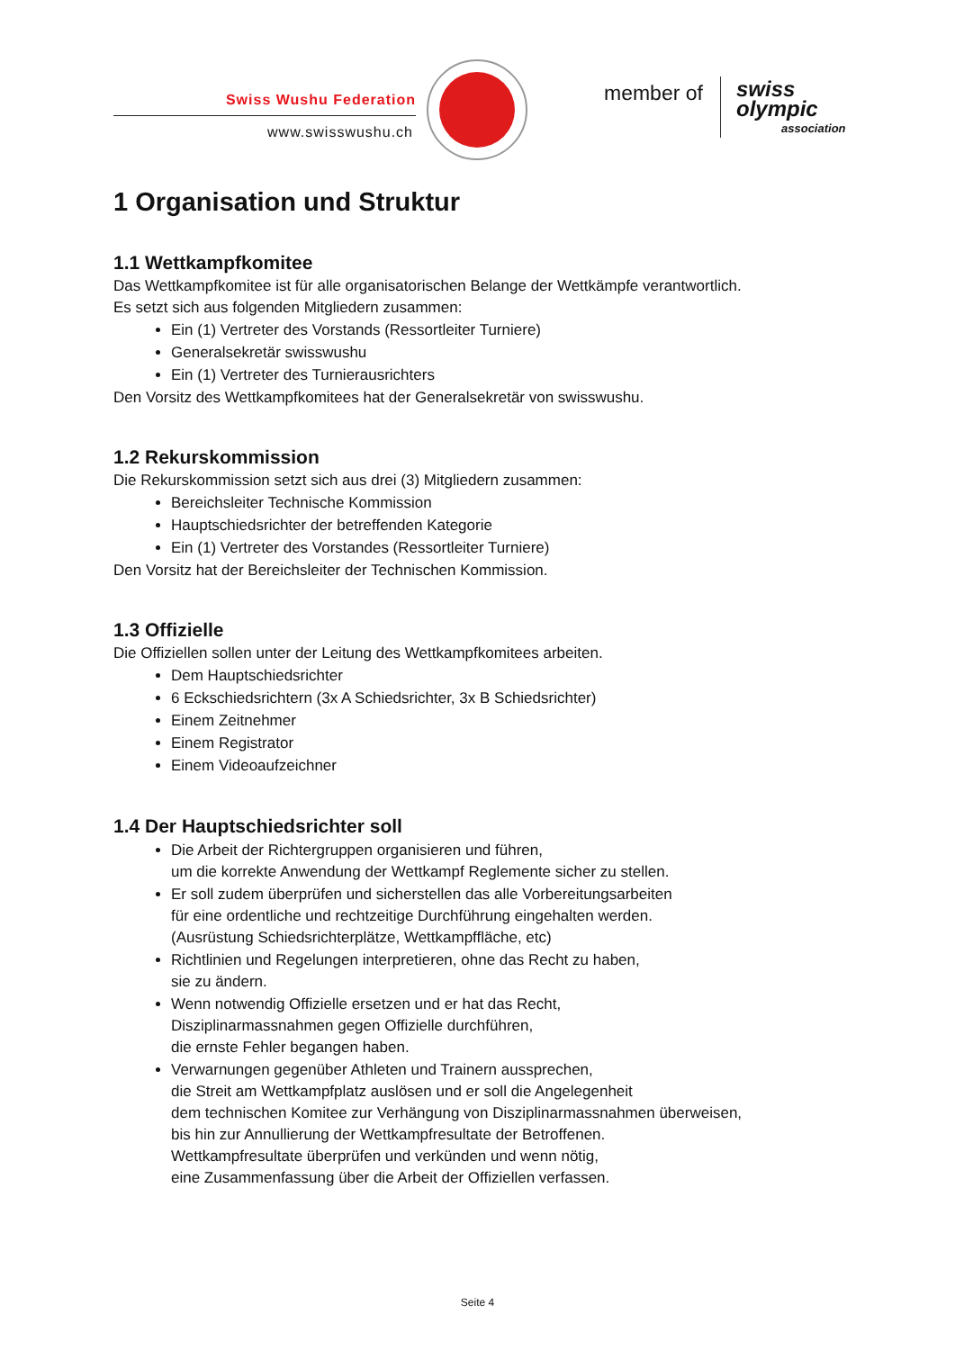Swiss Wushu Federation
www.swisswushu.ch
member of swiss olympic
association
1 Organisation und Struktur
1.1 Wettkampfkomitee
Das Wettkampfkomitee ist für alle organisatorischen Belange der Wettkämpfe verantwortlich.
Es setzt sich aus folgenden Mitgliedern zusammen:
Ein (1) Vertreter des Vorstands (Ressortleiter Turniere)
Generalsekretär swisswushu
Ein (1) Vertreter des Turnierausrichters
Den Vorsitz des Wettkampfkomitees hat der Generalsekretär von swisswushu.
1.2 Rekurskommission
Die Rekurskommission setzt sich aus drei (3) Mitgliedern zusammen:
Bereichsleiter Technische Kommission
Hauptschiedsrichter der betreffenden Kategorie
Ein (1) Vertreter des Vorstandes (Ressortleiter Turniere)
Den Vorsitz hat der Bereichsleiter der Technischen Kommission.
1.3 Offizielle
Die Offiziellen sollen unter der Leitung des Wettkampfkomitees arbeiten.
Dem Hauptschiedsrichter
6 Eckschiedsrichtern (3x A Schiedsrichter, 3x B Schiedsrichter)
Einem Zeitnehmer
Einem Registrator
Einem Videoaufzeichner
1.4 Der Hauptschiedsrichter soll
Die Arbeit der Richtergruppen organisieren und führen,
um die korrekte Anwendung der Wettkampf Reglemente sicher zu stellen.
Er soll zudem überprüfen und sicherstellen das alle Vorbereitungsarbeiten
für eine ordentliche und rechtzeitige Durchführung eingehalten werden.
(Ausrüstung Schiedsrichterplätze, Wettkampffläche, etc)
Richtlinien und Regelungen interpretieren, ohne das Recht zu haben,
sie zu ändern.
Wenn notwendig Offizielle ersetzen und er hat das Recht,
Disziplinarmassnahmen gegen Offizielle durchführen,
die ernste Fehler begangen haben.
Verwarnungen gegenüber Athleten und Trainern aussprechen,
die Streit am Wettkampfplatz auslösen und er soll die Angelegenheit
dem technischen Komitee zur Verhängung von Disziplinarmassnahmen überweisen,
bis hin zur Annullierung der Wettkampfresultate der Betroffenen.
Wettkampfresultate überprüfen und verkünden und wenn nötig,
eine Zusammenfassung über die Arbeit der Offiziellen verfassen.
Seite 4